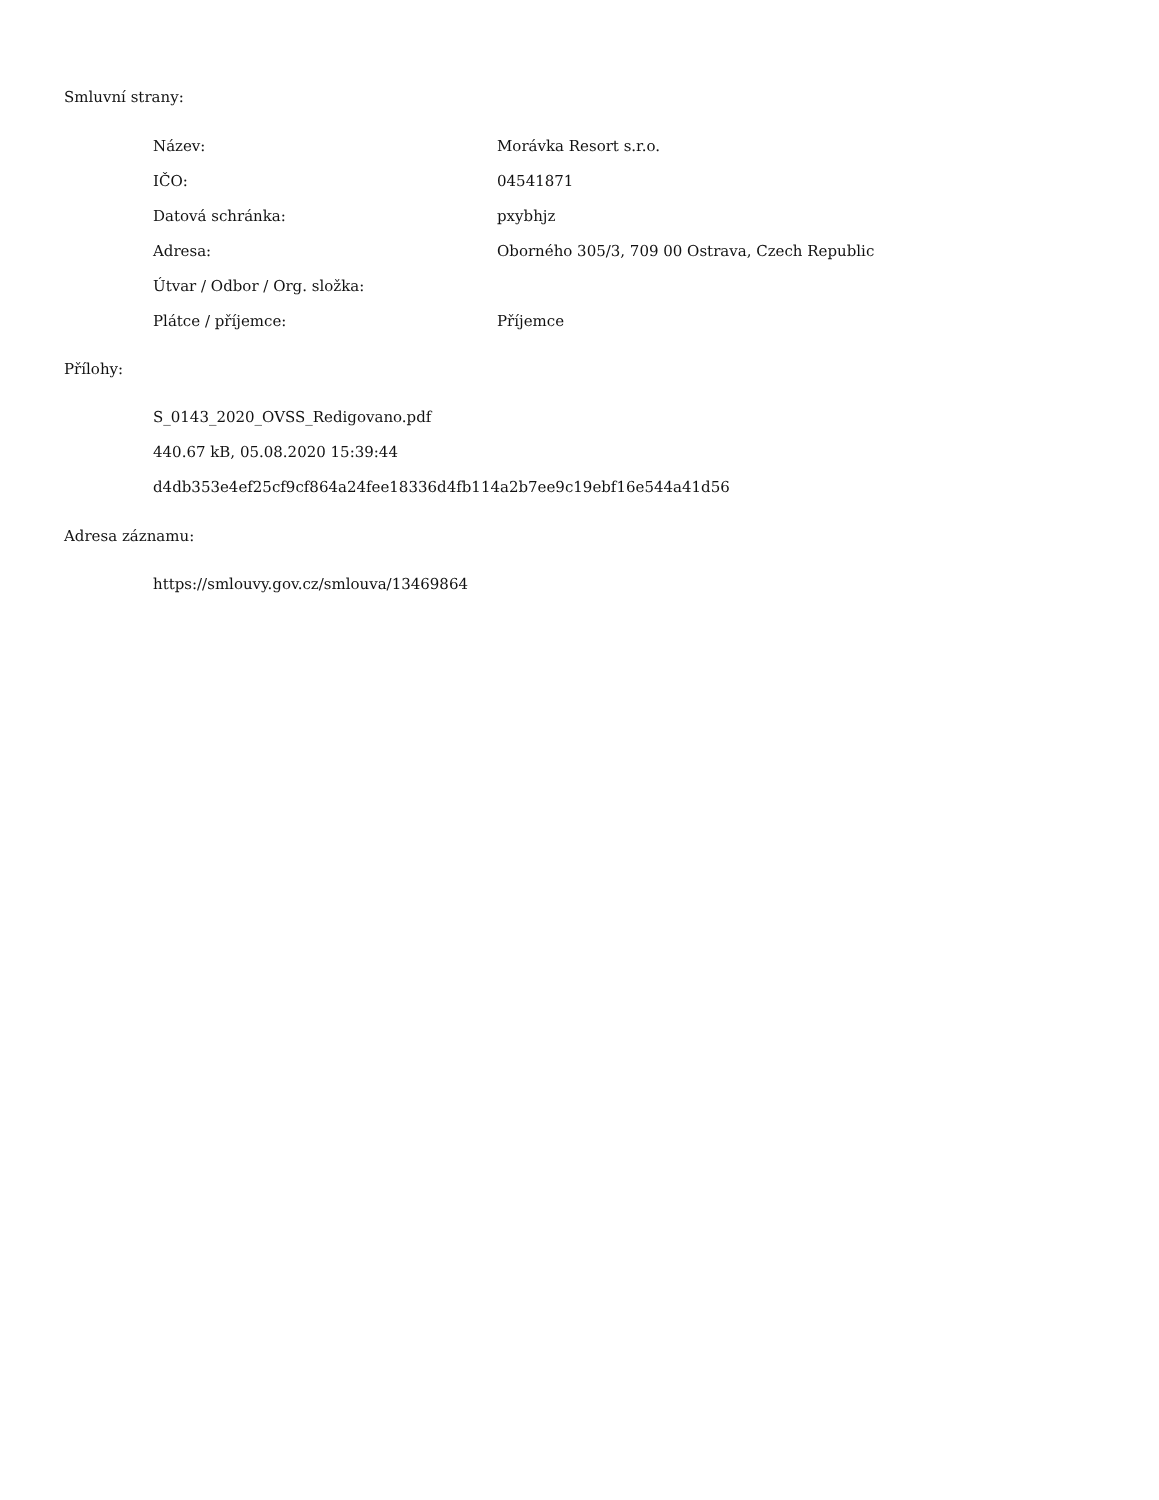Smluvní strany:
| Název: | Morávka Resort s.r.o. |
| IČO: | 04541871 |
| Datová schránka: | pxybhjz |
| Adresa: | Oborného 305/3, 709 00 Ostrava, Czech Republic |
| Útvar / Odbor / Org. složka: | |
| Plátce / příjemce: | Příjemce |
Přílohy:
S_0143_2020_OVSS_Redigovano.pdf
440.67 kB, 05.08.2020 15:39:44
d4db353e4ef25cf9cf864a24fee18336d4fb114a2b7ee9c19ebf16e544a41d56
Adresa záznamu:
https://smlouvy.gov.cz/smlouva/13469864